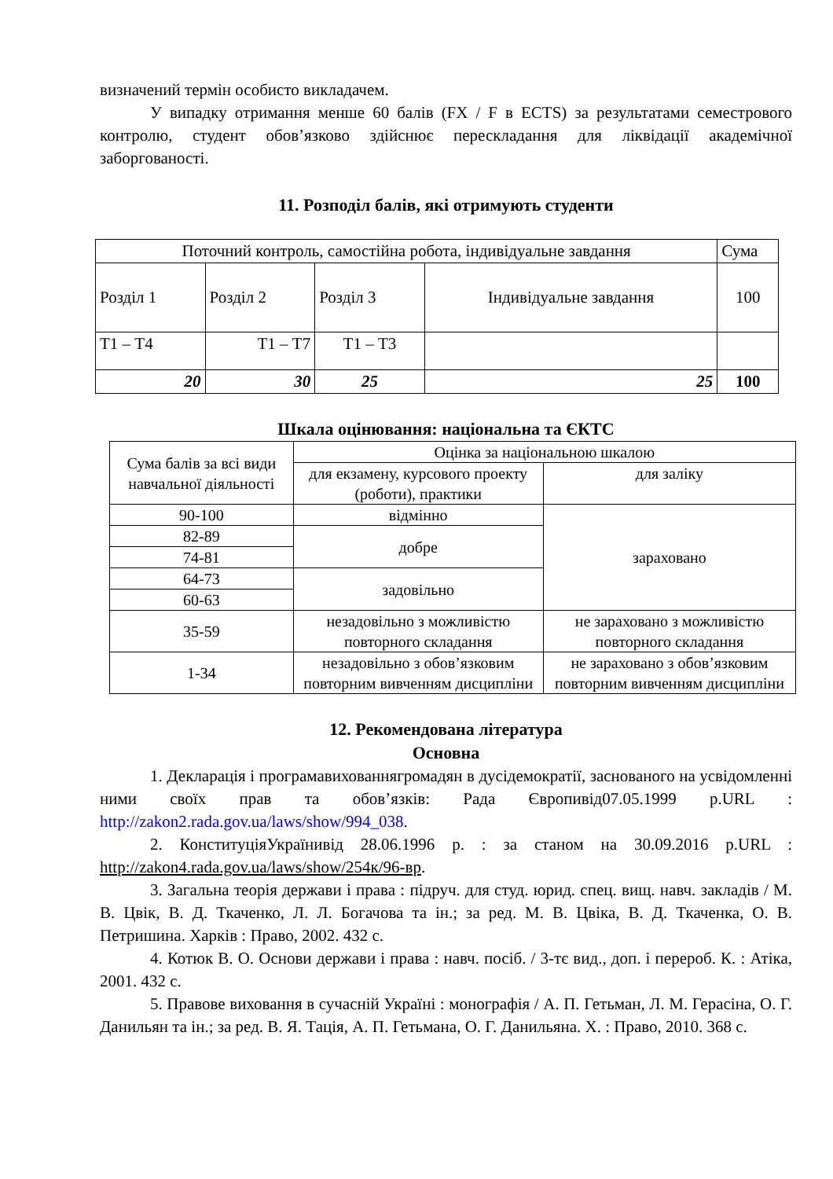визначений термін особисто викладачем.
У випадку отримання менше 60 балів (FX / F в ECTS) за результатами семестрового контролю, студент обов’язково здійснює перескладання для ліквідації академічної заборгованості.
11. Розподіл балів, які отримують студенти
| Поточний контроль, самостійна робота, індивідуальне завдання | | | | Сума |
| Розділ 1 | Розділ 2 | Розділ 3 | Індивідуальне завдання | 100 |
| Т1 – Т4 | Т1 – Т7 | Т1 – Т3 | | |
| 20 | 30 | 25 | 25 | 100 |
Шкала оцінювання: національна та ЄКТС
| Сума балів за всі види навчальної діяльності | Оцінка за національною шкалою | |
| | для екзамену, курсового проекту (роботи), практики | для заліку |
| 90-100 | відмінно | зараховано |
| 82-89 | добре | |
| 74-81 | | |
| 64-73 | задовільно | |
| 60-63 | | |
| 35-59 | незадовільно з можливістю повторного складання | не зараховано з можливістю повторного складання |
| 1-34 | незадовільно з обов’язковим повторним вивченням дисципліни | не зараховано з обов’язковим повторним вивченням дисципліни |
12. Рекомендована література
Основна
1. Декларація і програмавихованнягромадян в дусідемократії, заснованого на усвідомленні ними своїх прав та обов’язків: Рада Європивід07.05.1999 р.URL : http://zakon2.rada.gov.ua/laws/show/994_038.
2. КонституціяУкраїнивід 28.06.1996 р. : за станом на 30.09.2016 р.URL : http://zakon4.rada.gov.ua/laws/show/254к/96-вр.
3. Загальна теорія держави і права : підруч. для студ. юрид. спец. вищ. навч. закладів / М. В. Цвік, В. Д. Ткаченко, Л. Л. Богачова та ін.; за ред. М. В. Цвіка, В. Д. Ткаченка, О. В. Петришина. Харків : Право, 2002. 432 с.
4. Котюк В. О. Основи держави і права : навч. посіб. / 3-тє вид., доп. і перероб. К. : Атіка, 2001. 432 с.
5. Правове виховання в сучасній Україні : монографія / А. П. Гетьман, Л. М. Герасіна, О. Г. Данильян та ін.; за ред. В. Я. Тація, А. П. Гетьмана, О. Г. Данильяна. Х. : Право, 2010. 368 с.